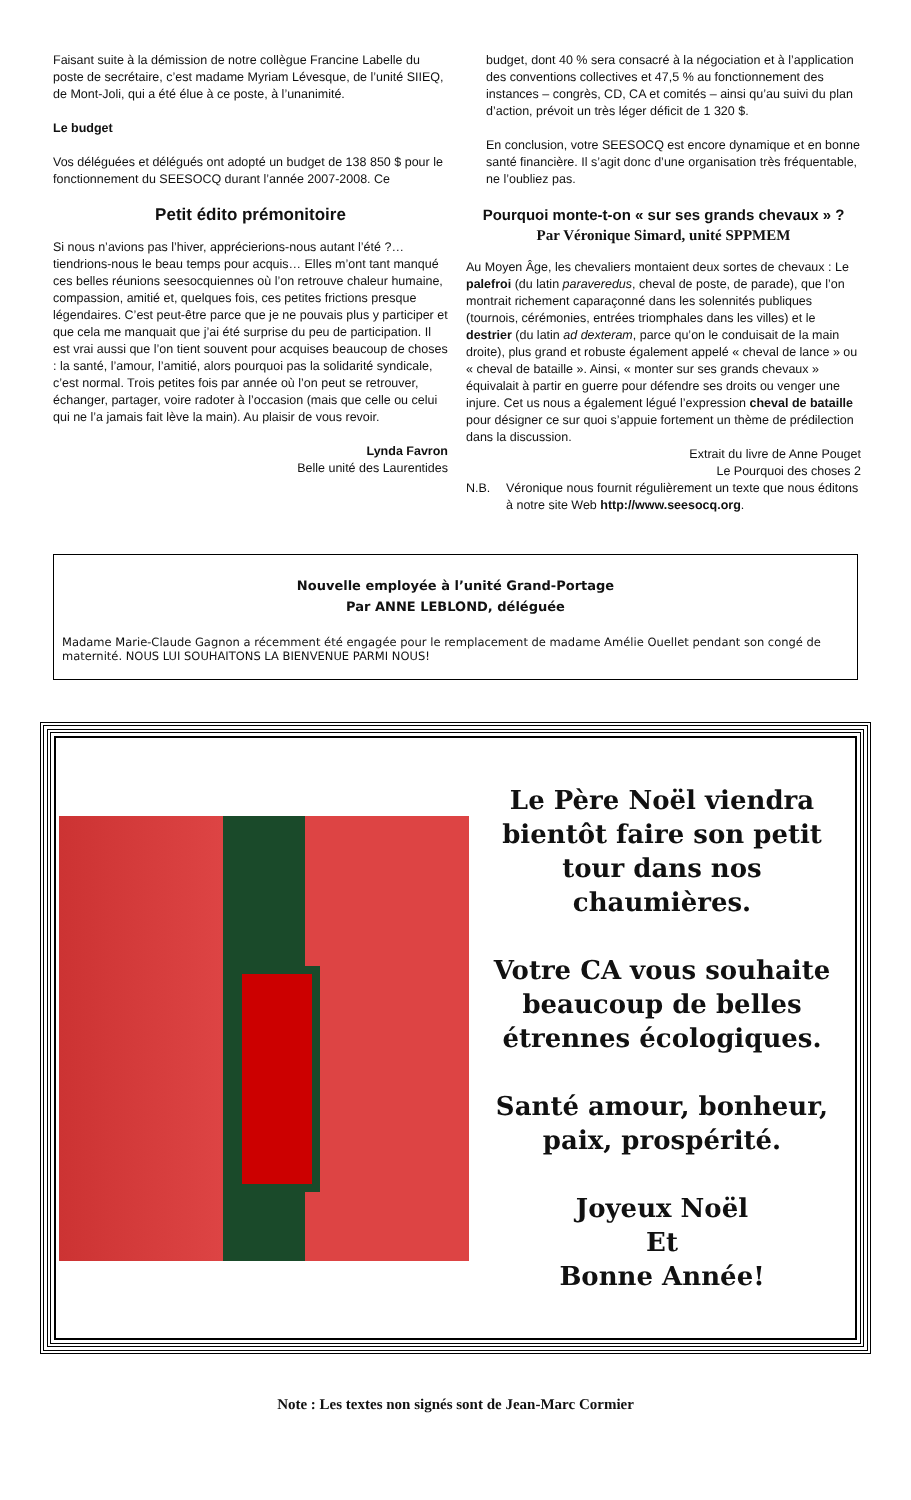Faisant suite à la démission de notre collègue Francine Labelle du poste de secrétaire, c’est madame Myriam Lévesque, de l’unité SIIEQ, de Mont-Joli, qui a été élue à ce poste, à l’unanimité.
Le budget
Vos déléguées et délégués ont adopté un budget de 138 850 $ pour le fonctionnement du SEESOCQ durant l’année 2007-2008. Ce
Petit édito prémonitoire
Si nous n’avions pas l’hiver, apprécierions-nous autant l’été ?… tiendrions-nous le beau temps pour acquis… Elles m’ont tant manqué ces belles réunions seesocquiennes où l’on retrouve chaleur humaine, compassion, amitié et, quelques fois, ces petites frictions presque légendaires. C’est peut-être parce que je ne pouvais plus y participer et que cela me manquait que j’ai été surprise du peu de participation. Il est vrai aussi que l’on tient souvent pour acquises beaucoup de choses : la santé, l’amour, l’amitié, alors pourquoi pas la solidarité syndicale, c’est normal. Trois petites fois par année où l’on peut se retrouver, échanger, partager, voire radoter à l’occasion (mais que celle ou celui qui ne l’a jamais fait lève la main). Au plaisir de vous revoir.
Lynda Favron
Belle unité des Laurentides
budget, dont 40 % sera consacré à la négociation et à l’application des conventions collectives et 47,5 % au fonctionnement des instances – congrès, CD, CA et comités – ainsi qu’au suivi du plan d’action, prévoit un très léger déficit de 1 320 $.
En conclusion, votre SEESOCQ est encore dynamique et en bonne santé financière. Il s’agit donc d’une organisation très fréquentable, ne l’oubliez pas.
Pourquoi monte-t-on « sur ses grands chevaux » ?
Par Véronique Simard, unité SPPMEM
Au Moyen Âge, les chevaliers montaient deux sortes de chevaux : Le palefroi (du latin paraveredus, cheval de poste, de parade), que l’on montrait richement caparaçonné dans les solennités publiques (tournois, cérémonies, entrées triomphales dans les villes) et le destrier (du latin ad dexteram, parce qu’on le conduisait de la main droite), plus grand et robuste également appelé « cheval de lance » ou « cheval de bataille ». Ainsi, « monter sur ses grands chevaux » équivalait à partir en guerre pour défendre ses droits ou venger une injure. Cet us nous a également légué l’expression cheval de bataille pour désigner ce sur quoi s’appuie fortement un thème de prédilection dans la discussion.
Extrait du livre de Anne Pouget
Le Pourquoi des choses 2
N.B. Véronique nous fournit régulièrement un texte que nous éditons à notre site Web http://www.seesocq.org.
Nouvelle employée à l’unité Grand-Portage
Par ANNE LEBLOND, déléguée
Madame Marie-Claude Gagnon a récemment été engagée pour le remplacement de madame Amélie Ouellet pendant son congé de maternité. NOUS LUI SOUHAITONS LA BIENVENUE PARMI NOUS!
Le Père Noël viendra bientôt faire son petit tour dans nos chaumières.
Votre CA vous souhaite beaucoup de belles étrennes écologiques.
Santé amour, bonheur, paix, prospérité.
Joyeux Noël
Et
Bonne Année!
Note : Les textes non signés sont de Jean-Marc Cormier